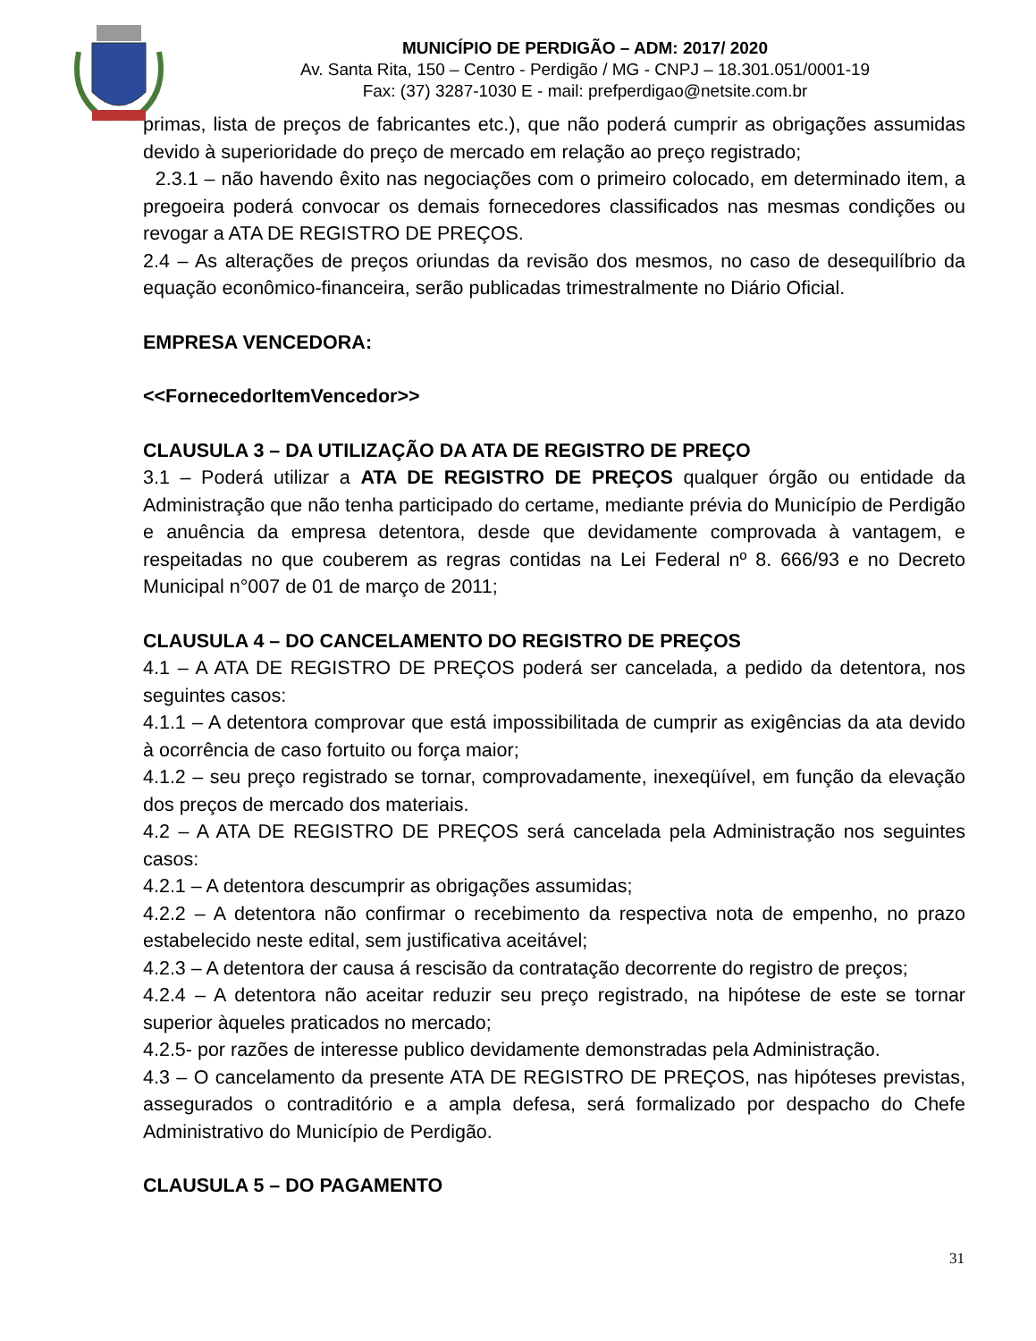MUNICÍPIO DE PERDIGÃO – ADM: 2017/ 2020
Av. Santa Rita, 150 – Centro - Perdigão / MG - CNPJ – 18.301.051/0001-19
Fax: (37) 3287-1030 E - mail: prefperdigao@netsite.com.br
primas, lista de preços de fabricantes etc.), que não poderá cumprir as obrigações assumidas devido à superioridade do preço de mercado em relação ao preço registrado;
2.3.1 – não havendo êxito nas negociações com o primeiro colocado, em determinado item, a pregoeira poderá convocar os demais fornecedores classificados nas mesmas condições ou revogar a ATA DE REGISTRO DE PREÇOS.
2.4 – As alterações de preços oriundas da revisão dos mesmos, no caso de desequilíbrio da equação econômico-financeira, serão publicadas trimestralmente no Diário Oficial.
EMPRESA VENCEDORA:
<<FornecedorItemVencedor>>
CLAUSULA 3 – DA UTILIZAÇÃO DA ATA DE REGISTRO DE PREÇO
3.1 – Poderá utilizar a ATA DE REGISTRO DE PREÇOS qualquer órgão ou entidade da Administração que não tenha participado do certame, mediante prévia do Município de Perdigão e anuência da empresa detentora, desde que devidamente comprovada à vantagem, e respeitadas no que couberem as regras contidas na Lei Federal nº 8. 666/93 e no Decreto Municipal n°007 de 01 de março de 2011;
CLAUSULA 4 – DO CANCELAMENTO DO REGISTRO DE PREÇOS
4.1 – A ATA DE REGISTRO DE PREÇOS poderá ser cancelada, a pedido da detentora, nos seguintes casos:
4.1.1 – A detentora comprovar que está impossibilitada de cumprir as exigências da ata devido à ocorrência de caso fortuito ou força maior;
4.1.2 – seu preço registrado se tornar, comprovadamente, inexeqüível, em função da elevação dos preços de mercado dos materiais.
4.2 – A ATA DE REGISTRO DE PREÇOS será cancelada pela Administração nos seguintes casos:
4.2.1 – A detentora descumprir as obrigações assumidas;
4.2.2 – A detentora não confirmar o recebimento da respectiva nota de empenho, no prazo estabelecido neste edital, sem justificativa aceitável;
4.2.3 – A detentora der causa á rescisão da contratação decorrente do registro de preços;
4.2.4 – A detentora não aceitar reduzir seu preço registrado, na hipótese de este se tornar superior àqueles praticados no mercado;
4.2.5- por razões de interesse publico devidamente demonstradas pela Administração.
4.3 – O cancelamento da presente ATA DE REGISTRO DE PREÇOS, nas hipóteses previstas, assegurados o contraditório e a ampla defesa, será formalizado por despacho do Chefe Administrativo do Município de Perdigão.
CLAUSULA 5 – DO PAGAMENTO
31